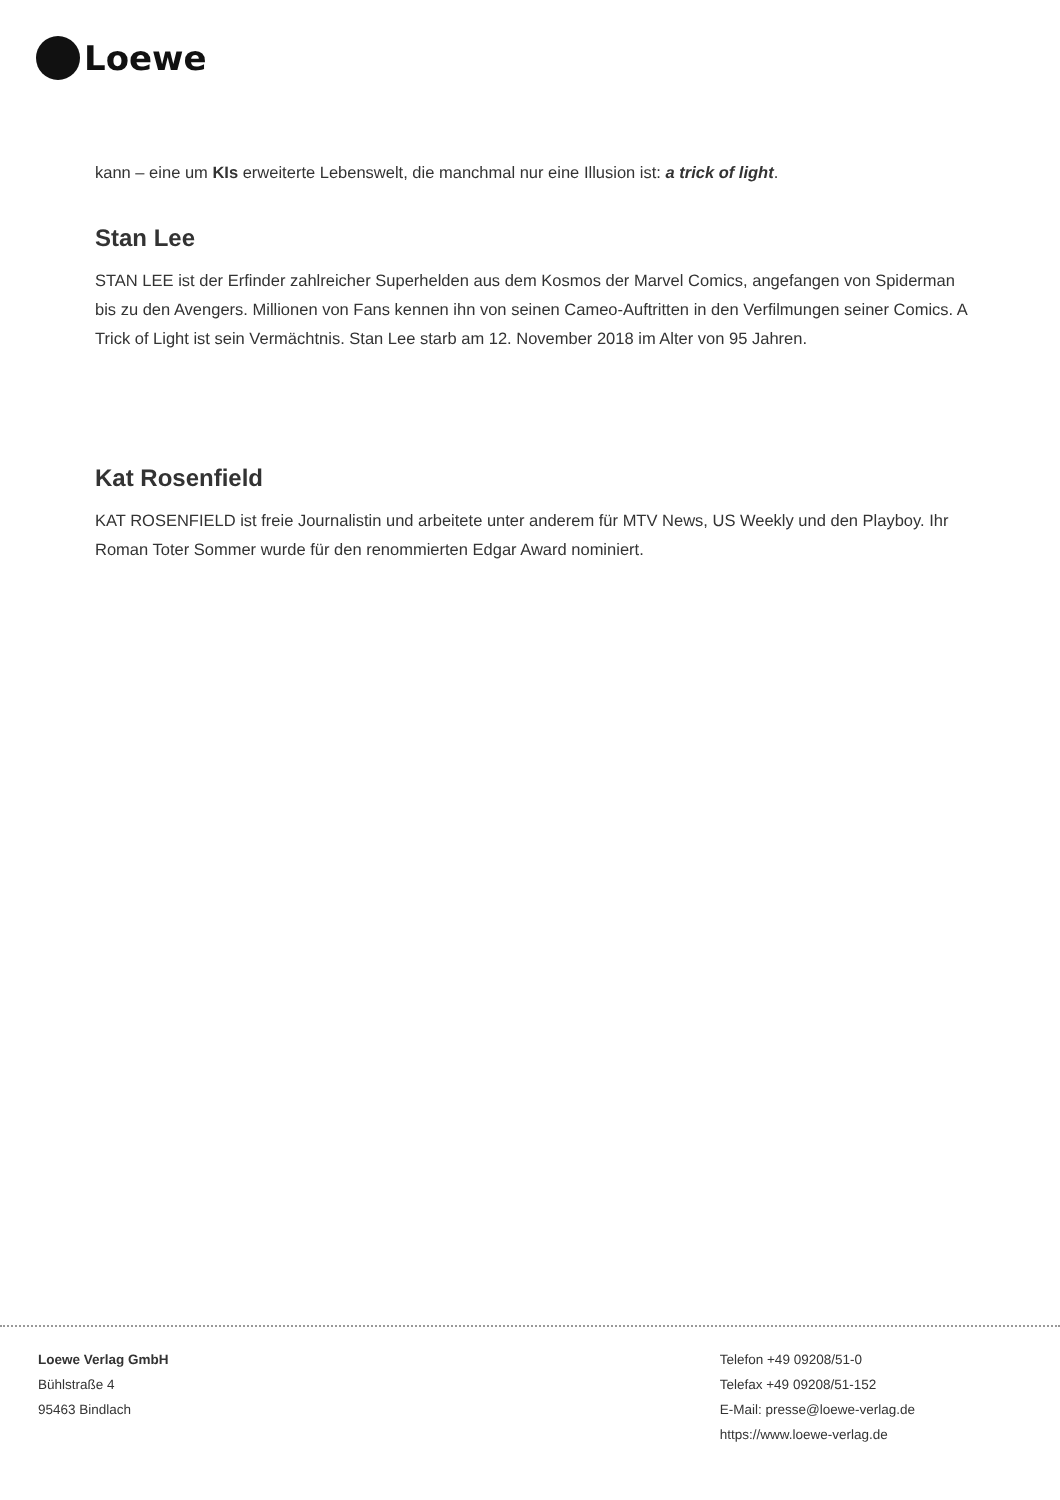Loewe
kann – eine um KIs erweiterte Lebenswelt, die manchmal nur eine Illusion ist: a trick of light.
Stan Lee
STAN LEE ist der Erfinder zahlreicher Superhelden aus dem Kosmos der Marvel Comics, angefangen von Spiderman bis zu den Avengers. Millionen von Fans kennen ihn von seinen Cameo-Auftritten in den Verfilmungen seiner Comics. A Trick of Light ist sein Vermächtnis. Stan Lee starb am 12. November 2018 im Alter von 95 Jahren.
Kat Rosenfield
KAT ROSENFIELD ist freie Journalistin und arbeitete unter anderem für MTV News, US Weekly und den Playboy. Ihr Roman Toter Sommer wurde für den renommierten Edgar Award nominiert.
Loewe Verlag GmbH
Bühlstraße 4
95463 Bindlach
Telefon +49 09208/51-0
Telefax +49 09208/51-152
E-Mail: presse@loewe-verlag.de
https://www.loewe-verlag.de